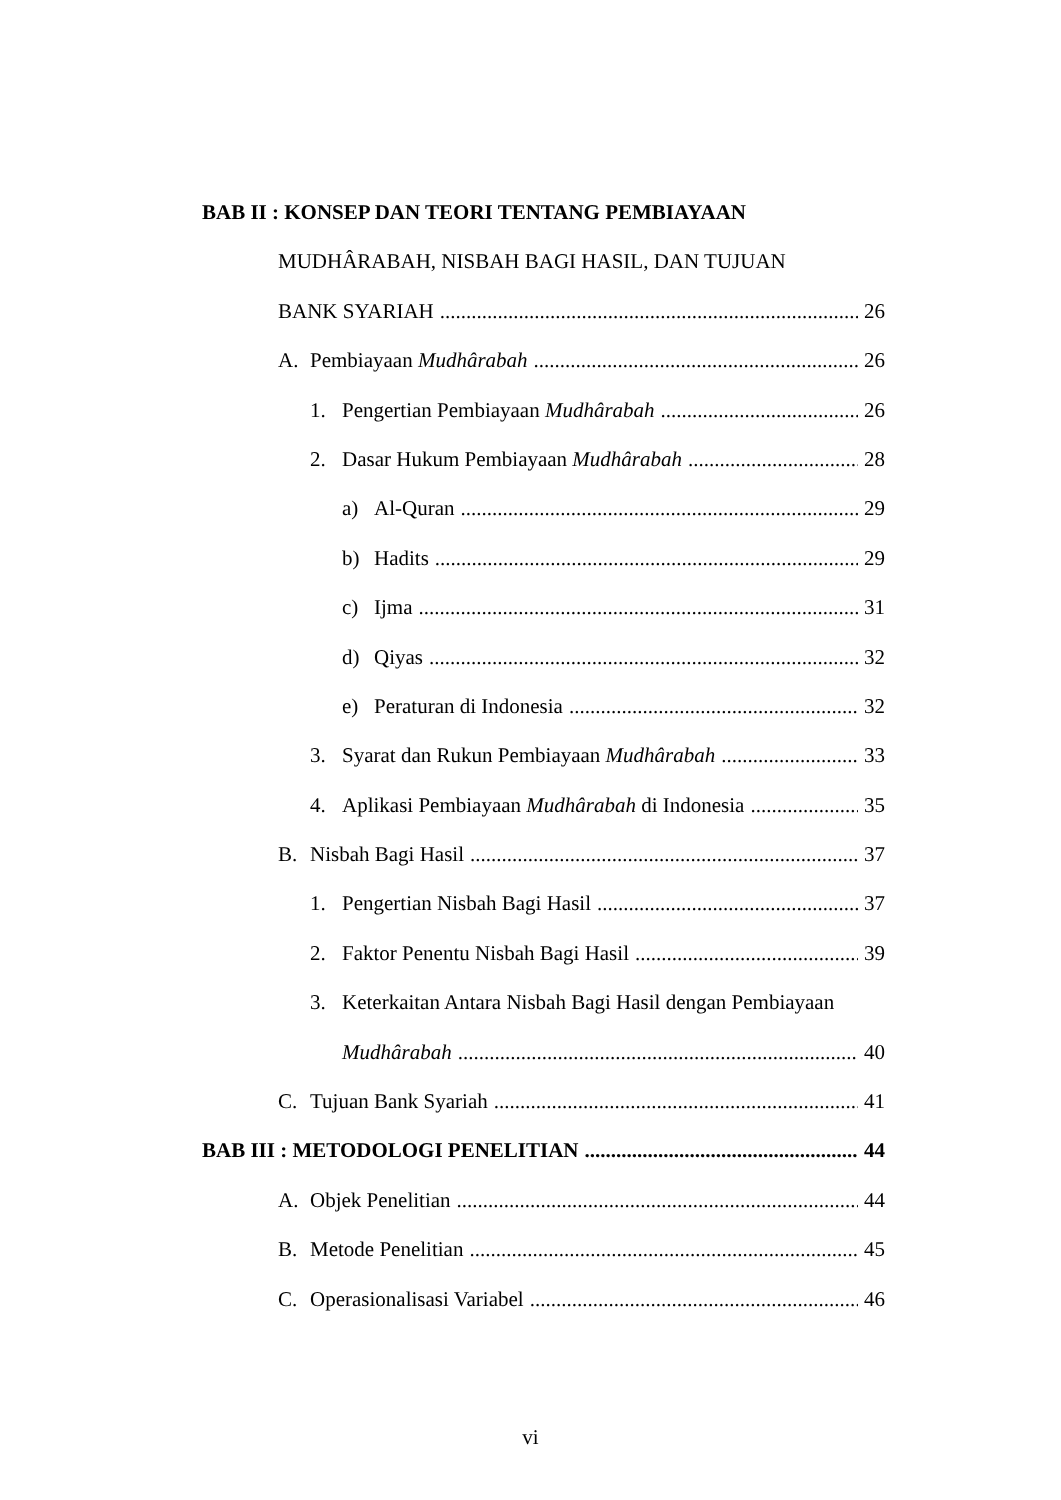BAB II : KONSEP DAN TEORI TENTANG PEMBIAYAAN
MUDHÂRABAH, NISBAH BAGI HASIL, DAN TUJUAN
BANK SYARIAH 26
A. Pembiayaan Mudhârabah 26
1. Pengertian Pembiayaan Mudhârabah 26
2. Dasar Hukum Pembiayaan Mudhârabah 28
a) Al-Quran 29
b) Hadits 29
c) Ijma 31
d) Qiyas 32
e) Peraturan di Indonesia 32
3. Syarat dan Rukun Pembiayaan Mudhârabah 33
4. Aplikasi Pembiayaan Mudhârabah di Indonesia 35
B. Nisbah Bagi Hasil 37
1. Pengertian Nisbah Bagi Hasil 37
2. Faktor Penentu Nisbah Bagi Hasil 39
3. Keterkaitan Antara Nisbah Bagi Hasil dengan Pembiayaan
Mudhârabah 40
C. Tujuan Bank Syariah 41
BAB III : METODOLOGI PENELITIAN 44
A. Objek Penelitian 44
B. Metode Penelitian 45
C. Operasionalisasi Variabel 46
vi